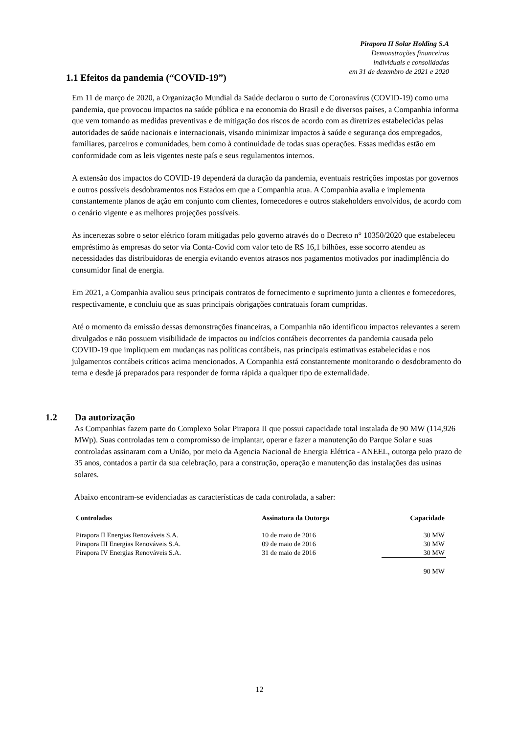Pirapora II Solar Holding S.A
Demonstrações financeiras
individuais e consolidadas
em 31 de dezembro de 2021 e 2020
1.1 Efeitos da pandemia (“COVID-19”)
Em 11 de março de 2020, a Organização Mundial da Saúde declarou o surto de Coronavírus (COVID-19) como uma pandemia, que provocou impactos na saúde pública e na economia do Brasil e de diversos países, a Companhia informa que vem tomando as medidas preventivas e de mitigação dos riscos de acordo com as diretrizes estabelecidas pelas autoridades de saúde nacionais e internacionais, visando minimizar impactos à saúde e segurança dos empregados, familiares, parceiros e comunidades, bem como à continuidade de todas suas operações. Essas medidas estão em conformidade com as leis vigentes neste país e seus regulamentos internos.
A extensão dos impactos do COVID-19 dependerá da duração da pandemia, eventuais restrições impostas por governos e outros possíveis desdobramentos nos Estados em que a Companhia atua. A Companhia avalia e implementa constantemente planos de ação em conjunto com clientes, fornecedores e outros stakeholders envolvidos, de acordo com o cenário vigente e as melhores projeções possíveis.
As incertezas sobre o setor elétrico foram mitigadas pelo governo através do o Decreto n° 10350/2020 que estabeleceu empréstimo às empresas do setor via Conta-Covid com valor teto de R$ 16,1 bilhões, esse socorro atendeu as necessidades das distribuidoras de energia evitando eventos atrasos nos pagamentos motivados por inadimplência do consumidor final de energia.
Em 2021, a Companhia avaliou seus principais contratos de fornecimento e suprimento junto a clientes e fornecedores, respectivamente, e concluiu que as suas principais obrigações contratuais foram cumpridas.
Até o momento da emissão dessas demonstrações financeiras, a Companhia não identificou impactos relevantes a serem divulgados e não possuem visibilidade de impactos ou indícios contábeis decorrentes da pandemia causada pelo COVID-19 que impliquem em mudanças nas políticas contábeis, nas principais estimativas estabelecidas e nos julgamentos contábeis críticos acima mencionados. A Companhia está constantemente monitorando o desdobramento do tema e desde já preparados para responder de forma rápida a qualquer tipo de externalidade.
1.2 Da autorização
As Companhias fazem parte do Complexo Solar Pirapora II que possui capacidade total instalada de 90 MW (114,926 MWp). Suas controladas tem o compromisso de implantar, operar e fazer a manutenção do Parque Solar e suas controladas assinaram com a União, por meio da Agencia Nacional de Energia Elétrica - ANEEL, outorga pelo prazo de 35 anos, contados a partir da sua celebração, para a construção, operação e manutenção das instalações das usinas solares.
Abaixo encontram-se evidenciadas as características de cada controlada, a saber:
| Controladas | Assinatura da Outorga | Capacidade |
| --- | --- | --- |
| Pirapora II Energias Renováveis S.A. | 10 de maio de 2016 | 30 MW |
| Pirapora III Energias Renováveis S.A. | 09 de maio de 2016 | 30 MW |
| Pirapora IV Energias Renováveis S.A. | 31 de maio de 2016 | 30 MW |
| | | 90 MW |
12